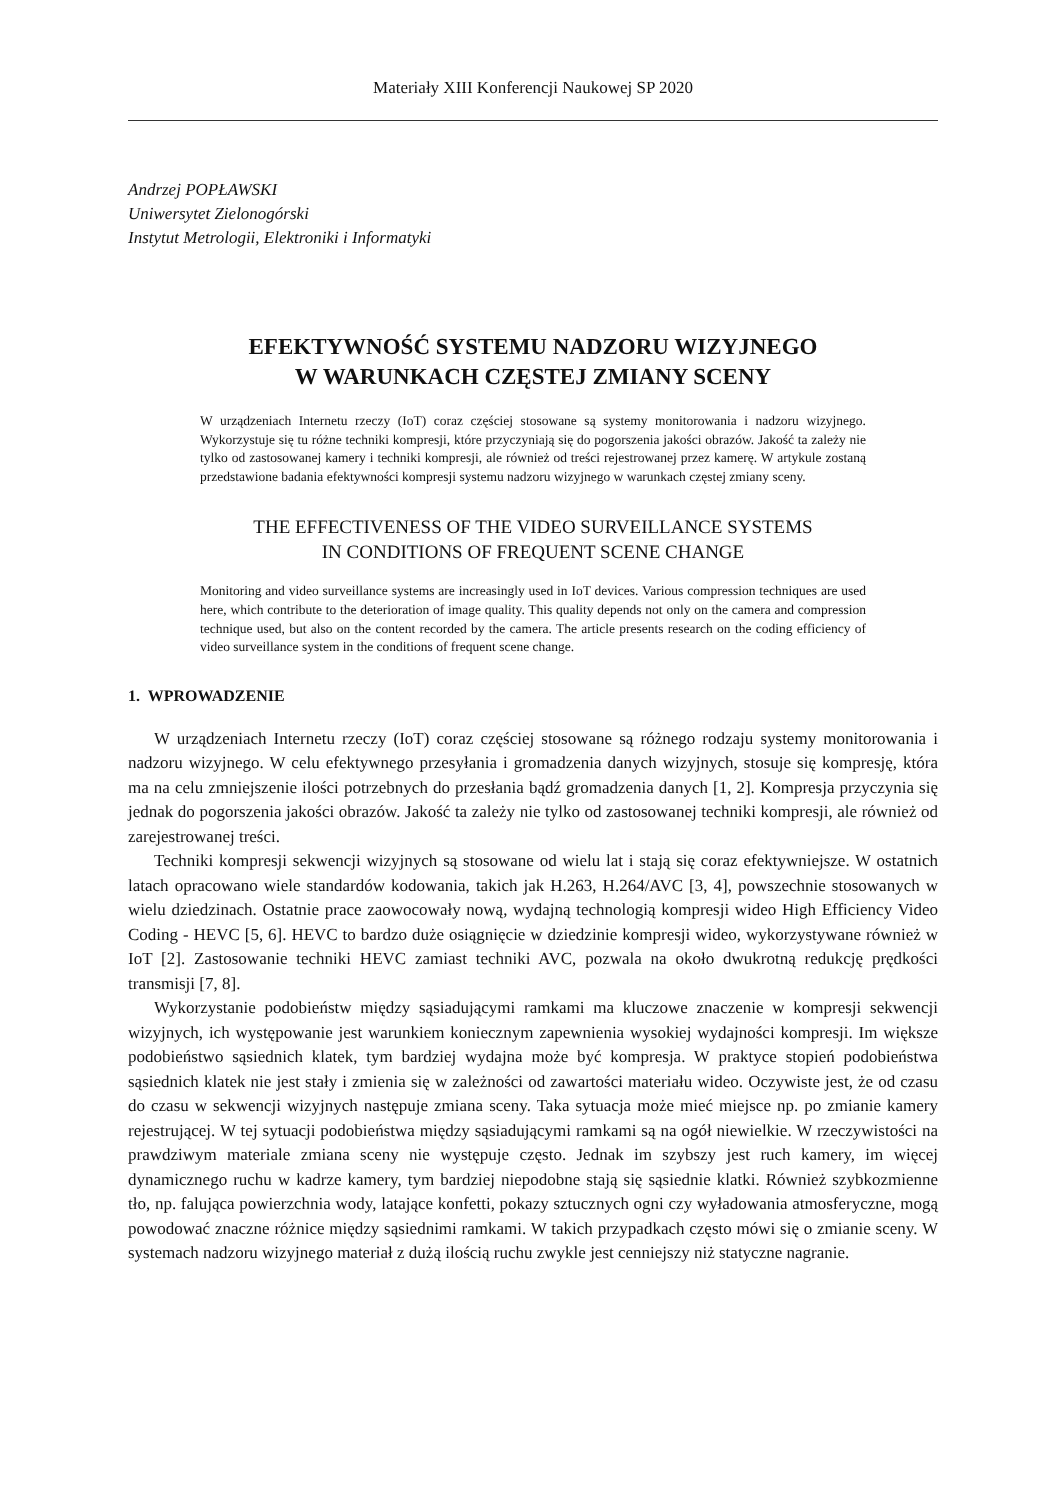Materiały XIII Konferencji Naukowej SP 2020
Andrzej POPŁAWSKI
Uniwersytet Zielonogórski
Instytut Metrologii, Elektroniki i Informatyki
EFEKTYWNOŚĆ SYSTEMU NADZORU WIZYJNEGO
W WARUNKACH CZĘSTEJ ZMIANY SCENY
W urządzeniach Internetu rzeczy (IoT) coraz częściej stosowane są systemy monitorowania i nadzoru wizyjnego. Wykorzystuje się tu różne techniki kompresji, które przyczyniają się do pogorszenia jakości obrazów. Jakość ta zależy nie tylko od zastosowanej kamery i techniki kompresji, ale również od treści rejestrowanej przez kamerę. W artykule zostaną przedstawione badania efektywności kompresji systemu nadzoru wizyjnego w warunkach częstej zmiany sceny.
THE EFFECTIVENESS OF THE VIDEO SURVEILLANCE SYSTEMS
IN CONDITIONS OF FREQUENT SCENE CHANGE
Monitoring and video surveillance systems are increasingly used in IoT devices. Various compression techniques are used here, which contribute to the deterioration of image quality. This quality depends not only on the camera and compression technique used, but also on the content recorded by the camera. The article presents research on the coding efficiency of video surveillance system in the conditions of frequent scene change.
1. WPROWADZENIE
W urządzeniach Internetu rzeczy (IoT) coraz częściej stosowane są różnego rodzaju systemy monitorowania i nadzoru wizyjnego. W celu efektywnego przesyłania i gromadzenia danych wizyjnych, stosuje się kompresję, która ma na celu zmniejszenie ilości potrzebnych do przesłania bądź gromadzenia danych [1, 2]. Kompresja przyczynia się jednak do pogorszenia jakości obrazów. Jakość ta zależy nie tylko od zastosowanej techniki kompresji, ale również od zarejestrowanej treści.
Techniki kompresji sekwencji wizyjnych są stosowane od wielu lat i stają się coraz efektywniejsze. W ostatnich latach opracowano wiele standardów kodowania, takich jak H.263, H.264/AVC [3, 4], powszechnie stosowanych w wielu dziedzinach. Ostatnie prace zaowocowały nową, wydajną technologią kompresji wideo High Efficiency Video Coding - HEVC [5, 6]. HEVC to bardzo duże osiągnięcie w dziedzinie kompresji wideo, wykorzystywane również w IoT [2]. Zastosowanie techniki HEVC zamiast techniki AVC, pozwala na około dwukrotną redukcję prędkości transmisji [7, 8].
Wykorzystanie podobieństw między sąsiadującymi ramkami ma kluczowe znaczenie w kompresji sekwencji wizyjnych, ich występowanie jest warunkiem koniecznym zapewnienia wysokiej wydajności kompresji. Im większe podobieństwo sąsiednich klatek, tym bardziej wydajna może być kompresja. W praktyce stopień podobieństwa sąsiednich klatek nie jest stały i zmienia się w zależności od zawartości materiału wideo. Oczywiste jest, że od czasu do czasu w sekwencji wizyjnych następuje zmiana sceny. Taka sytuacja może mieć miejsce np. po zmianie kamery rejestrującej. W tej sytuacji podobieństwa między sąsiadującymi ramkami są na ogół niewielkie. W rzeczywistości na prawdziwym materiale zmiana sceny nie występuje często. Jednak im szybszy jest ruch kamery, im więcej dynamicznego ruchu w kadrze kamery, tym bardziej niepodobne stają się sąsiednie klatki. Również szybkozmienne tło, np. falująca powierzchnia wody, latające konfetti, pokazy sztucznych ogni czy wyładowania atmosferyczne, mogą powodować znaczne różnice między sąsiednimi ramkami. W takich przypadkach często mówi się o zmianie sceny. W systemach nadzoru wizyjnego materiał z dużą ilością ruchu zwykle jest cenniejszy niż statyczne nagranie.